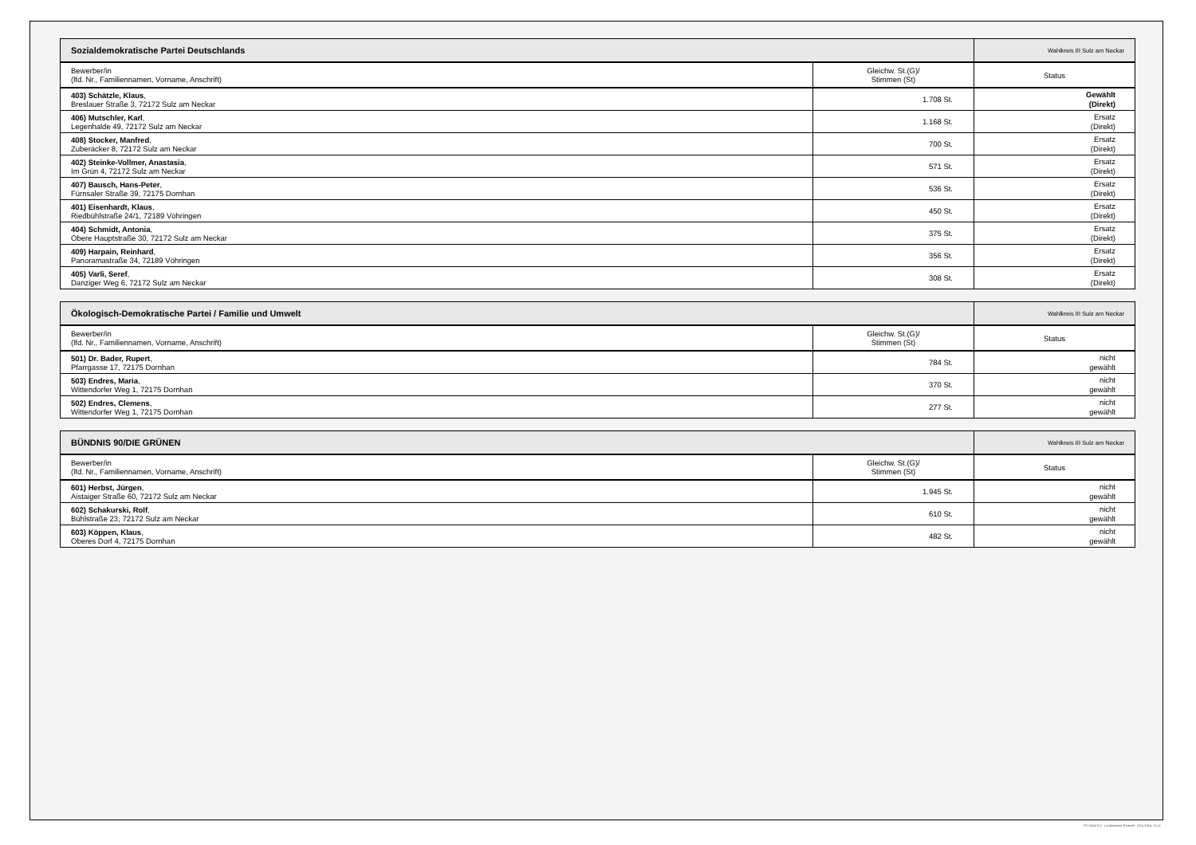| Sozialdemokratische Partei Deutschlands | | Wahlkreis III Sulz am Neckar |
| --- | --- | --- |
| Bewerber/in (lfd. Nr., Familiennamen, Vorname, Anschrift) | Gleichw. St.(G)/ Stimmen (St) | Status |
| 403) Schätzle, Klaus , Breslauer Straße 3, 72172 Sulz am Neckar | 1.708 St. | Gewählt (Direkt) |
| 406) Mutschler, Karl , Legenhalde 49, 72172 Sulz am Neckar | 1.168 St. | Ersatz (Direkt) |
| 408) Stocker, Manfred , Zuberäcker 8, 72172 Sulz am Neckar | 700 St. | Ersatz (Direkt) |
| 402) Steinke-Vollmer, Anastasia , Im Grün 4, 72172 Sulz am Neckar | 571 St. | Ersatz (Direkt) |
| 407) Bausch, Hans-Peter , Fürnsaler Straße 39, 72175 Dornhan | 536 St. | Ersatz (Direkt) |
| 401) Eisenhardt, Klaus , Riedbühlstraße 24/1, 72189 Vöhringen | 450 St. | Ersatz (Direkt) |
| 404) Schmidt, Antonia , Obere Hauptstraße 30, 72172 Sulz am Neckar | 375 St. | Ersatz (Direkt) |
| 409) Harpain, Reinhard , Panoramastraße 34, 72189 Vöhringen | 356 St. | Ersatz (Direkt) |
| 405) Varli, Seref , Danziger Weg 6, 72172 Sulz am Neckar | 308 St. | Ersatz (Direkt) |
| Ökologisch-Demokratische Partei / Familie und Umwelt | | Wahlkreis III Sulz am Neckar |
| --- | --- | --- |
| Bewerber/in (lfd. Nr., Familiennamen, Vorname, Anschrift) | Gleichw. St.(G)/ Stimmen (St) | Status |
| 501) Dr. Bader, Rupert , Pfarrgasse 17, 72175 Dornhan | 784 St. | nicht gewählt |
| 503) Endres, Maria , Wittendorfer Weg 1, 72175 Dornhan | 370 St. | nicht gewählt |
| 502) Endres, Clemens , Wittendorfer Weg 1, 72175 Dornhan | 277 St. | nicht gewählt |
| BÜNDNIS 90/DIE GRÜNEN | | Wahlkreis III Sulz am Neckar |
| --- | --- | --- |
| Bewerber/in (lfd. Nr., Familiennamen, Vorname, Anschrift) | Gleichw. St.(G)/ Stimmen (St) | Status |
| 601) Herbst, Jürgen , Aistaiger Straße 60, 72172 Sulz am Neckar | 1.945 St. | nicht gewählt |
| 602) Schakurski, Rolf , Bühlstraße 23, 72172 Sulz am Neckar | 610 St. | nicht gewählt |
| 603) Köppen, Klaus , Oberes Dorf 4, 72175 Dornhan | 482 St. | nicht gewählt |
PC-Wahl 9.0 - Landratsamt Rottweil - 26.6.2014, 10:11